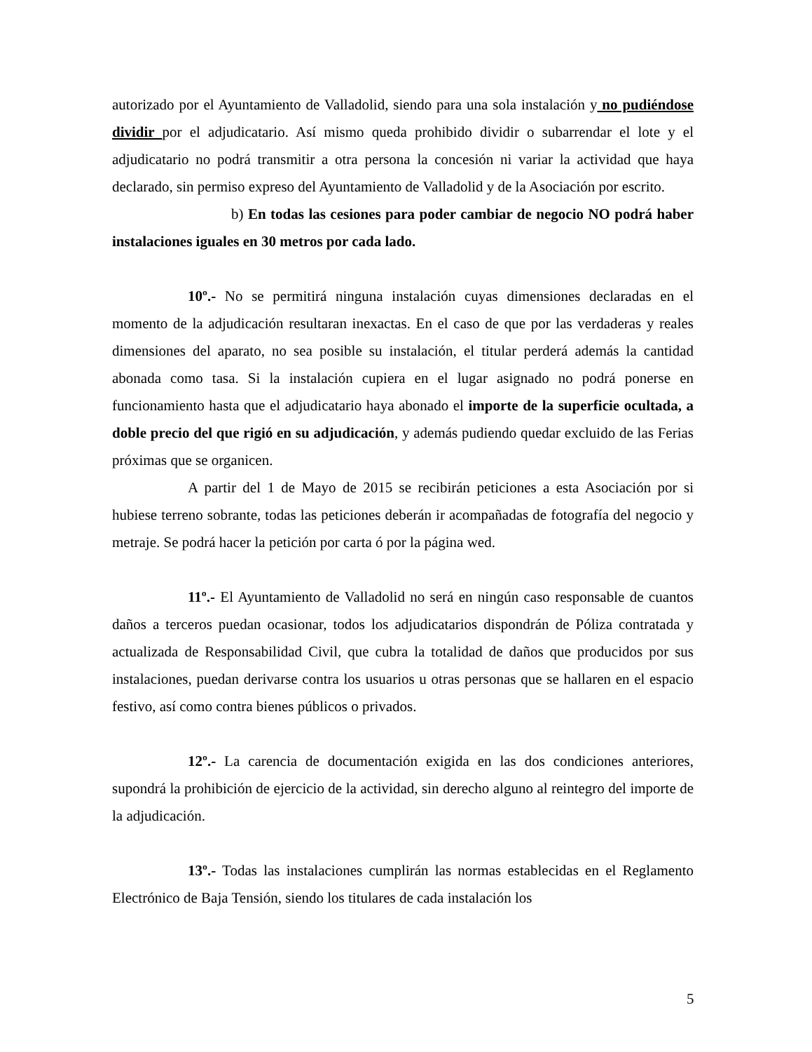autorizado por el Ayuntamiento de Valladolid, siendo para una sola instalación y no pudiéndose dividir por el adjudicatario. Así mismo queda prohibido dividir o subarrendar el lote y el adjudicatario no podrá transmitir a otra persona la concesión ni variar la actividad que haya declarado, sin permiso expreso del Ayuntamiento de Valladolid y de la Asociación por escrito.
b) En todas las cesiones para poder cambiar de negocio NO podrá haber instalaciones iguales en 30 metros por cada lado.
10º.- No se permitirá ninguna instalación cuyas dimensiones declaradas en el momento de la adjudicación resultaran inexactas. En el caso de que por las verdaderas y reales dimensiones del aparato, no sea posible su instalación, el titular perderá además la cantidad abonada como tasa. Si la instalación cupiera en el lugar asignado no podrá ponerse en funcionamiento hasta que el adjudicatario haya abonado el importe de la superficie ocultada, a doble precio del que rigió en su adjudicación, y además pudiendo quedar excluido de las Ferias próximas que se organicen.
A partir del 1 de Mayo de 2015 se recibirán peticiones a esta Asociación por si hubiese terreno sobrante, todas las peticiones deberán ir acompañadas de fotografía del negocio y metraje. Se podrá hacer la petición por carta ó por la página wed.
11º.- El Ayuntamiento de Valladolid no será en ningún caso responsable de cuantos daños a terceros puedan ocasionar, todos los adjudicatarios dispondrán de Póliza contratada y actualizada de Responsabilidad Civil, que cubra la totalidad de daños que producidos por sus instalaciones, puedan derivarse contra los usuarios u otras personas que se hallaren en el espacio festivo, así como contra bienes públicos o privados.
12º.- La carencia de documentación exigida en las dos condiciones anteriores, supondrá la prohibición de ejercicio de la actividad, sin derecho alguno al reintegro del importe de la adjudicación.
13º.- Todas las instalaciones cumplirán las normas establecidas en el Reglamento Electrónico de Baja Tensión, siendo los titulares de cada instalación los
5